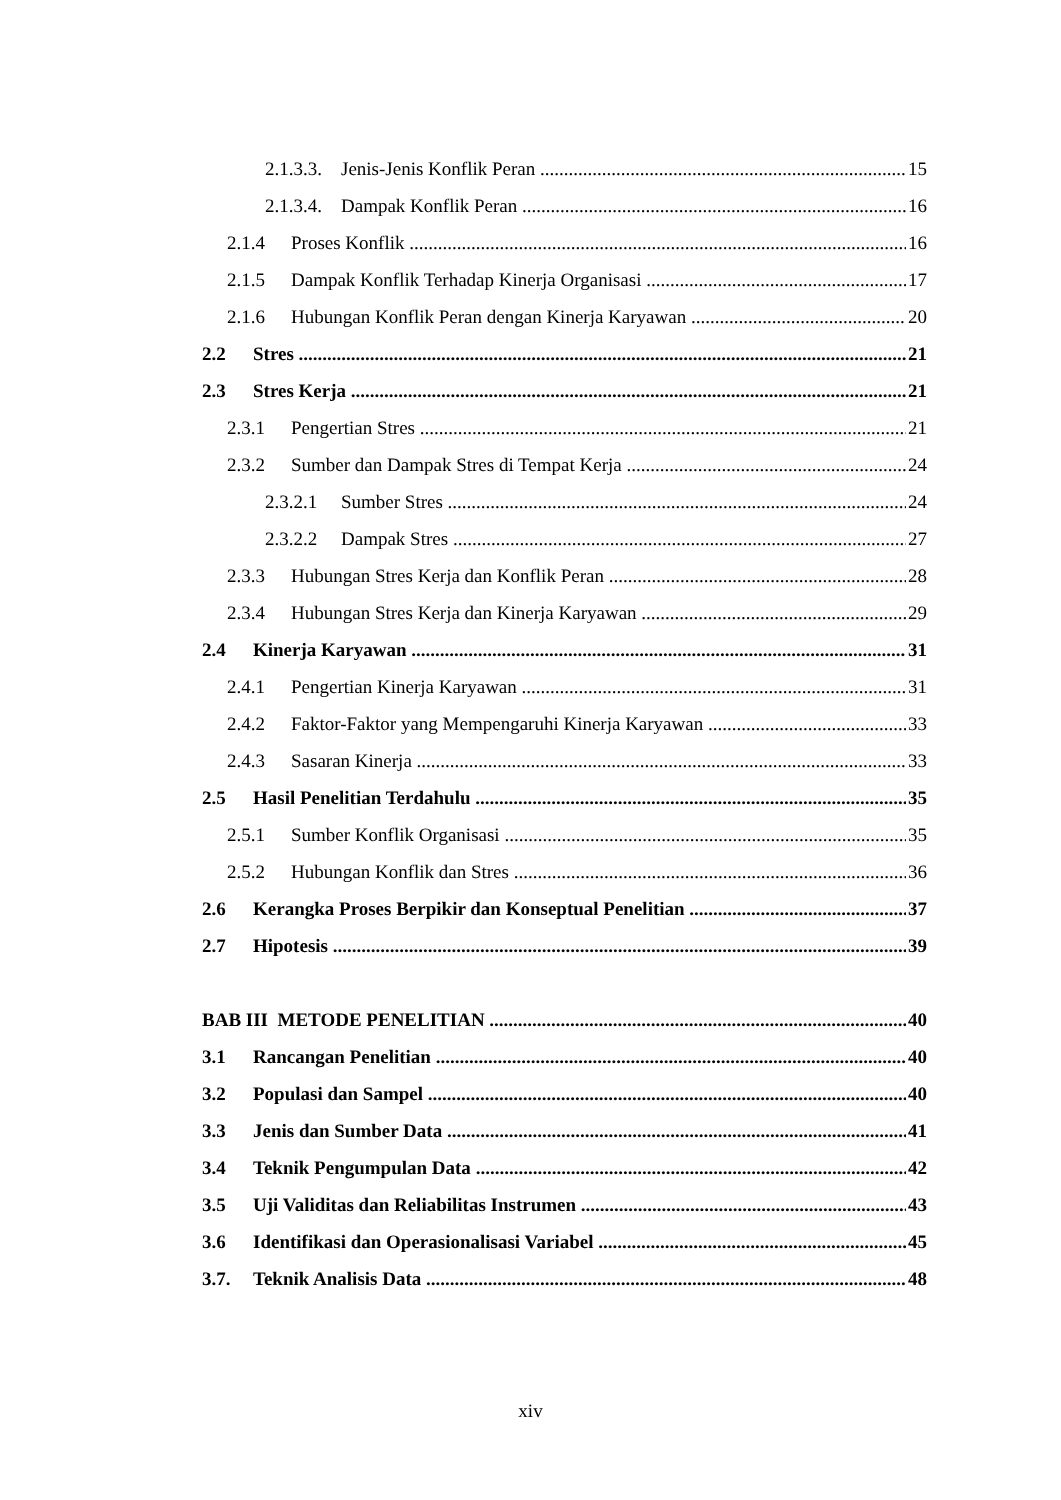2.1.3.3. Jenis-Jenis Konflik Peran 15
2.1.3.4. Dampak Konflik Peran 16
2.1.4 Proses Konflik 16
2.1.5 Dampak Konflik Terhadap Kinerja Organisasi 17
2.1.6 Hubungan Konflik Peran dengan Kinerja Karyawan 20
2.2 Stres 21
2.3 Stres Kerja 21
2.3.1 Pengertian Stres 21
2.3.2 Sumber dan Dampak Stres di Tempat Kerja 24
2.3.2.1 Sumber Stres 24
2.3.2.2 Dampak Stres 27
2.3.3 Hubungan Stres Kerja dan Konflik Peran 28
2.3.4 Hubungan Stres Kerja dan Kinerja Karyawan 29
2.4 Kinerja Karyawan 31
2.4.1 Pengertian Kinerja Karyawan 31
2.4.2 Faktor-Faktor yang Mempengaruhi Kinerja Karyawan 33
2.4.3 Sasaran Kinerja 33
2.5 Hasil Penelitian Terdahulu 35
2.5.1 Sumber Konflik Organisasi 35
2.5.2 Hubungan Konflik dan Stres 36
2.6 Kerangka Proses Berpikir dan Konseptual Penelitian 37
2.7 Hipotesis 39
BAB III METODE PENELITIAN 40
3.1 Rancangan Penelitian 40
3.2 Populasi dan Sampel 40
3.3 Jenis dan Sumber Data 41
3.4 Teknik Pengumpulan Data 42
3.5 Uji Validitas dan Reliabilitas Instrumen 43
3.6 Identifikasi dan Operasionalisasi Variabel 45
3.7. Teknik Analisis Data 48
xiv